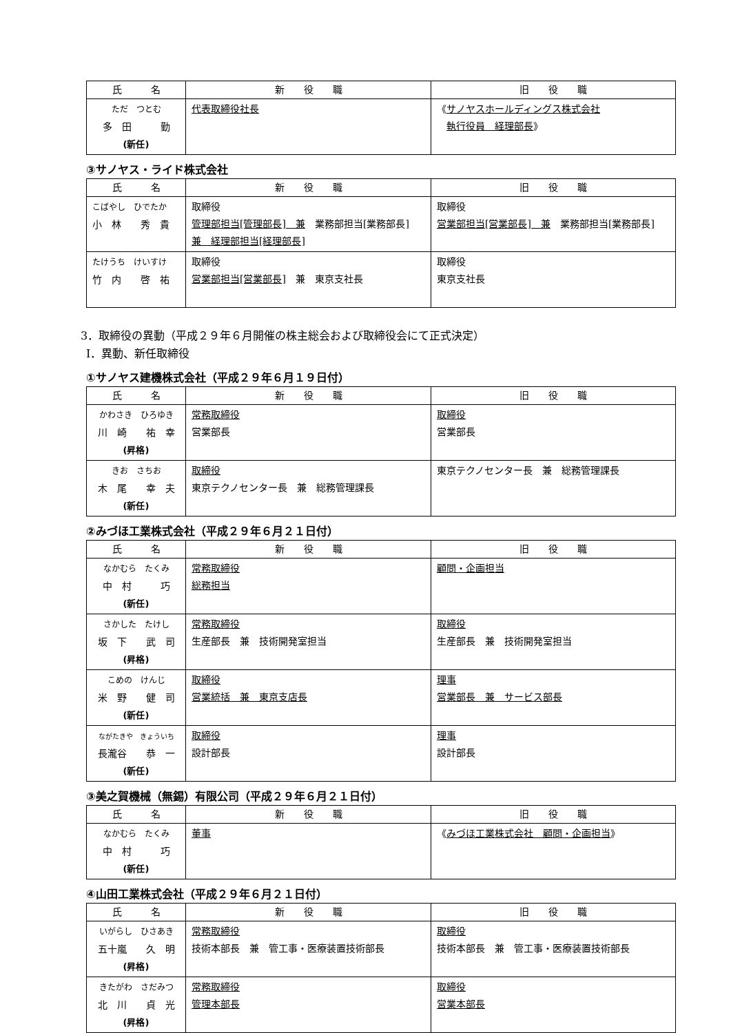| 氏 名 | 新 役 職 | 旧 役 職 |
| --- | --- | --- |
| ただ つとむ 多 田 勤 (新任) | 代表取締役社長 | 《 サノヤスホールディングス株式会社 執行役員 経理部長 》 |
③サノヤス・ライド株式会社
| 氏 名 | 新 役 職 | 旧 役 職 |
| --- | --- | --- |
| こばやし ひでたか 小 林 秀 貴 | 取締役 管理部担当[管理部長] 兼 業務部担当[業務部長] 兼 経理部担当[経理部長] | 取締役 営業部担当[営業部長] 兼 業務部担当[業務部長] |
| たけうち けいすけ 竹 内 啓 祐 | 取締役 営業部担当[営業部長] 兼 東京支社長 | 取締役 東京支社長 |
3．取締役の異動（平成２９年６月開催の株主総会および取締役会にて正式決定）
Ⅰ．異動、新任取締役
①サノヤス建機株式会社（平成２９年６月１９日付）
| 氏 名 | 新 役 職 | 旧 役 職 |
| --- | --- | --- |
| かわさき ひろゆき 川 崎 祐 幸 (昇格) | 常務取締役 営業部長 | 取締役 営業部長 |
| きお さちお 木 尾 幸 夫 (新任) | 取締役 東京テクノセンター長 兼 総務管理課長 | 東京テクノセンター長 兼 総務管理課長 |
②みづほ工業株式会社（平成２９年６月２１日付）
| 氏 名 | 新 役 職 | 旧 役 職 |
| --- | --- | --- |
| なかむら たくみ 中 村 巧 (新任) | 常務取締役 総務担当 | 顧問・企画担当 |
| さかした たけし 坂 下 武 司 (昇格) | 常務取締役 生産部長 兼 技術開発室担当 | 取締役 生産部長 兼 技術開発室担当 |
| こめの けんじ 米 野 健 司 (新任) | 取締役 営業統括 兼 東京支店長 | 理事 営業部長 兼 サービス部長 |
| ながたきや きょういち 長瀧谷 恭 一 (新任) | 取締役 設計部長 | 理事 設計部長 |
③美之賀機械（無錫）有限公司（平成２９年６月２１日付）
| 氏 名 | 新 役 職 | 旧 役 職 |
| --- | --- | --- |
| なかむら たくみ 中 村 巧 (新任) | 董事 | 《 みづほ工業株式会社 顧問・企画担当 》 |
④山田工業株式会社（平成２９年６月２１日付）
| 氏 名 | 新 役 職 | 旧 役 職 |
| --- | --- | --- |
| いがらし ひさあき 五十嵐 久 明 (昇格) | 常務取締役 技術本部長 兼 管工事・医療装置技術部長 | 取締役 技術本部長 兼 管工事・医療装置技術部長 |
| きたがわ さだみつ 北 川 貞 光 (昇格) | 常務取締役 管理本部長 | 取締役 営業本部長 |